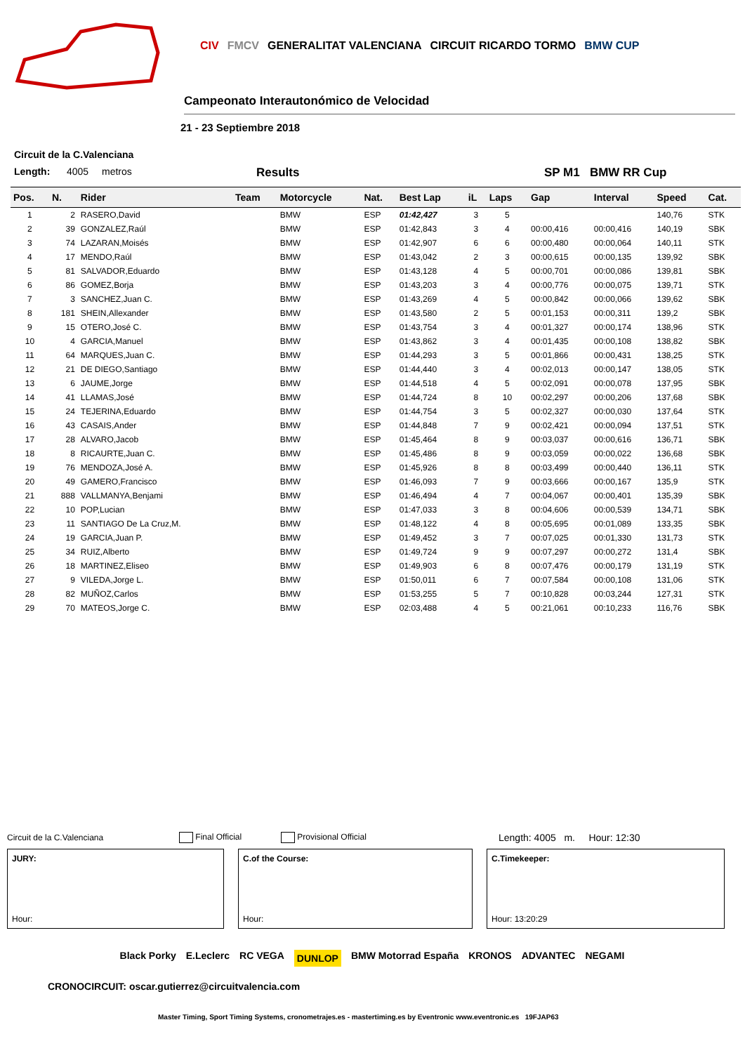CIV FMCV GENERALITAT VALENCIANA CIRCUIT RICARDO TORMO BMW CUP
Campeonato Interautonómico de Velocidad
21 - 23 Septiembre 2018
Circuit de la C.Valenciana
Length: 4005 metros Results SP M1 BMW RR Cup
| Pos. | N. | Rider | Team | Motorcycle | Nat. | Best Lap | iL | Laps | Gap | Interval | Speed | Cat. |
| --- | --- | --- | --- | --- | --- | --- | --- | --- | --- | --- | --- | --- |
| 1 | 2 | RASERO,David | | BMW | ESP | 01:42,427 | 3 | 5 | | | 140,76 | STK |
| 2 | 39 | GONZALEZ,Raúl | | BMW | ESP | 01:42,843 | 3 | 4 | 00:00,416 | 00:00,416 | 140,19 | SBK |
| 3 | 74 | LAZARAN,Moisés | | BMW | ESP | 01:42,907 | 6 | 6 | 00:00,480 | 00:00,064 | 140,11 | STK |
| 4 | 17 | MENDO,Raúl | | BMW | ESP | 01:43,042 | 2 | 3 | 00:00,615 | 00:00,135 | 139,92 | SBK |
| 5 | 81 | SALVADOR,Eduardo | | BMW | ESP | 01:43,128 | 4 | 5 | 00:00,701 | 00:00,086 | 139,81 | SBK |
| 6 | 86 | GOMEZ,Borja | | BMW | ESP | 01:43,203 | 3 | 4 | 00:00,776 | 00:00,075 | 139,71 | STK |
| 7 | 3 | SANCHEZ,Juan C. | | BMW | ESP | 01:43,269 | 4 | 5 | 00:00,842 | 00:00,066 | 139,62 | SBK |
| 8 | 181 | SHEIN,Allexander | | BMW | ESP | 01:43,580 | 2 | 5 | 00:01,153 | 00:00,311 | 139,2 | SBK |
| 9 | 15 | OTERO,José C. | | BMW | ESP | 01:43,754 | 3 | 4 | 00:01,327 | 00:00,174 | 138,96 | STK |
| 10 | 4 | GARCIA,Manuel | | BMW | ESP | 01:43,862 | 3 | 4 | 00:01,435 | 00:00,108 | 138,82 | SBK |
| 11 | 64 | MARQUES,Juan C. | | BMW | ESP | 01:44,293 | 3 | 5 | 00:01,866 | 00:00,431 | 138,25 | STK |
| 12 | 21 | DE DIEGO,Santiago | | BMW | ESP | 01:44,440 | 3 | 4 | 00:02,013 | 00:00,147 | 138,05 | STK |
| 13 | 6 | JAUME,Jorge | | BMW | ESP | 01:44,518 | 4 | 5 | 00:02,091 | 00:00,078 | 137,95 | SBK |
| 14 | 41 | LLAMAS,José | | BMW | ESP | 01:44,724 | 8 | 10 | 00:02,297 | 00:00,206 | 137,68 | SBK |
| 15 | 24 | TEJERINA,Eduardo | | BMW | ESP | 01:44,754 | 3 | 5 | 00:02,327 | 00:00,030 | 137,64 | STK |
| 16 | 43 | CASAIS,Ander | | BMW | ESP | 01:44,848 | 7 | 9 | 00:02,421 | 00:00,094 | 137,51 | STK |
| 17 | 28 | ALVARO,Jacob | | BMW | ESP | 01:45,464 | 8 | 9 | 00:03,037 | 00:00,616 | 136,71 | SBK |
| 18 | 8 | RICAURTE,Juan C. | | BMW | ESP | 01:45,486 | 8 | 9 | 00:03,059 | 00:00,022 | 136,68 | SBK |
| 19 | 76 | MENDOZA,José A. | | BMW | ESP | 01:45,926 | 8 | 8 | 00:03,499 | 00:00,440 | 136,11 | STK |
| 20 | 49 | GAMERO,Francisco | | BMW | ESP | 01:46,093 | 7 | 9 | 00:03,666 | 00:00,167 | 135,9 | STK |
| 21 | 888 | VALLMANYA,Benjami | | BMW | ESP | 01:46,494 | 4 | 7 | 00:04,067 | 00:00,401 | 135,39 | SBK |
| 22 | 10 | POP,Lucian | | BMW | ESP | 01:47,033 | 3 | 8 | 00:04,606 | 00:00,539 | 134,71 | SBK |
| 23 | 11 | SANTIAGO De La Cruz,M. | | BMW | ESP | 01:48,122 | 4 | 8 | 00:05,695 | 00:01,089 | 133,35 | SBK |
| 24 | 19 | GARCIA,Juan P. | | BMW | ESP | 01:49,452 | 3 | 7 | 00:07,025 | 00:01,330 | 131,73 | STK |
| 25 | 34 | RUIZ,Alberto | | BMW | ESP | 01:49,724 | 9 | 9 | 00:07,297 | 00:00,272 | 131,4 | SBK |
| 26 | 18 | MARTINEZ,Eliseo | | BMW | ESP | 01:49,903 | 6 | 8 | 00:07,476 | 00:00,179 | 131,19 | STK |
| 27 | 9 | VILEDA,Jorge L. | | BMW | ESP | 01:50,011 | 6 | 7 | 00:07,584 | 00:00,108 | 131,06 | STK |
| 28 | 82 | MUÑOZ,Carlos | | BMW | ESP | 01:53,255 | 5 | 7 | 00:10,828 | 00:03,244 | 127,31 | STK |
| 29 | 70 | MATEOS,Jorge C. | | BMW | ESP | 02:03,488 | 4 | 5 | 00:21,061 | 00:10,233 | 116,76 | SBK |
Circuit de la C.Valenciana Final Official Provisional Official Length: 4005 m. Hour: 12:30
JURY:
Hour:
C.of the Course:
Hour:
C.Timekeeper:
Hour: 13:20:29
Black Porky E.Leclerc RC VEGA DUNLOP BMW Motorrad España KRONOS ADVANTEC NEGAMI
CRONOCIRCUIT: oscar.gutierrez@circuitvalencia.com
Master Timing, Sport Timing Systems, cronometrajes.es - mastertiming.es by Eventronic www.eventronic.es 19FJAP63